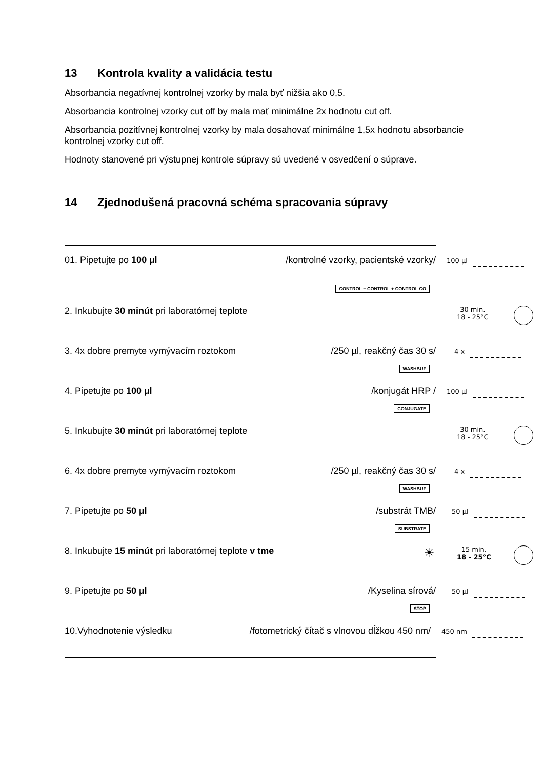13 Kontrola kvality a validácia testu
Absorbancia negatívnej kontrolnej vzorky by mala byť nižšia ako 0,5.
Absorbancia kontrolnej vzorky cut off by mala mať minimálne 2x hodnotu cut off.
Absorbancia pozitívnej kontrolnej vzorky by mala dosahovať minimálne 1,5x hodnotu absorbancie kontrolnej vzorky cut off.
Hodnoty stanovené pri výstupnej kontrole súpravy sú uvedené v osvedčení o súprave.
14 Zjednodušená pracovná schéma spracovania súpravy
01. Pipetujte po 100 µl /kontrolné vzorky, pacientské vzorky/
CONTROL − CONTROL + CONTROL CO
100 µl
2. Inkubujte 30 minút pri laboratórnej teplote 30 min.
18 - 25°C
3. 4x dobre premyte vymývacím roztokom /250 µl, reakčný čas 30 s/
WASHBUF
4 x
4. Pipetujte po 100 µl /konjugát HRP /
CONJUGATE
100 µl
5. Inkubujte 30 minút pri laboratórnej teplote 30 min.
18 - 25°C
6. 4x dobre premyte vymývacím roztokom /250 µl, reakčný čas 30 s/
WASHBUF
4 x
7. Pipetujte po 50 µl /substrát TMB/
SUBSTRATE
50 µl
8. Inkubujte 15 minút pri laboratórnej teplote v tme ☀ 15 min.
18 - 25°C
9. Pipetujte po 50 µl /Kyselina sírová/
STOP
50 µl
10.Vyhodnotenie výsledku /fotometrický čítač s vlnovou dĺžkou 450 nm/ 450 nm